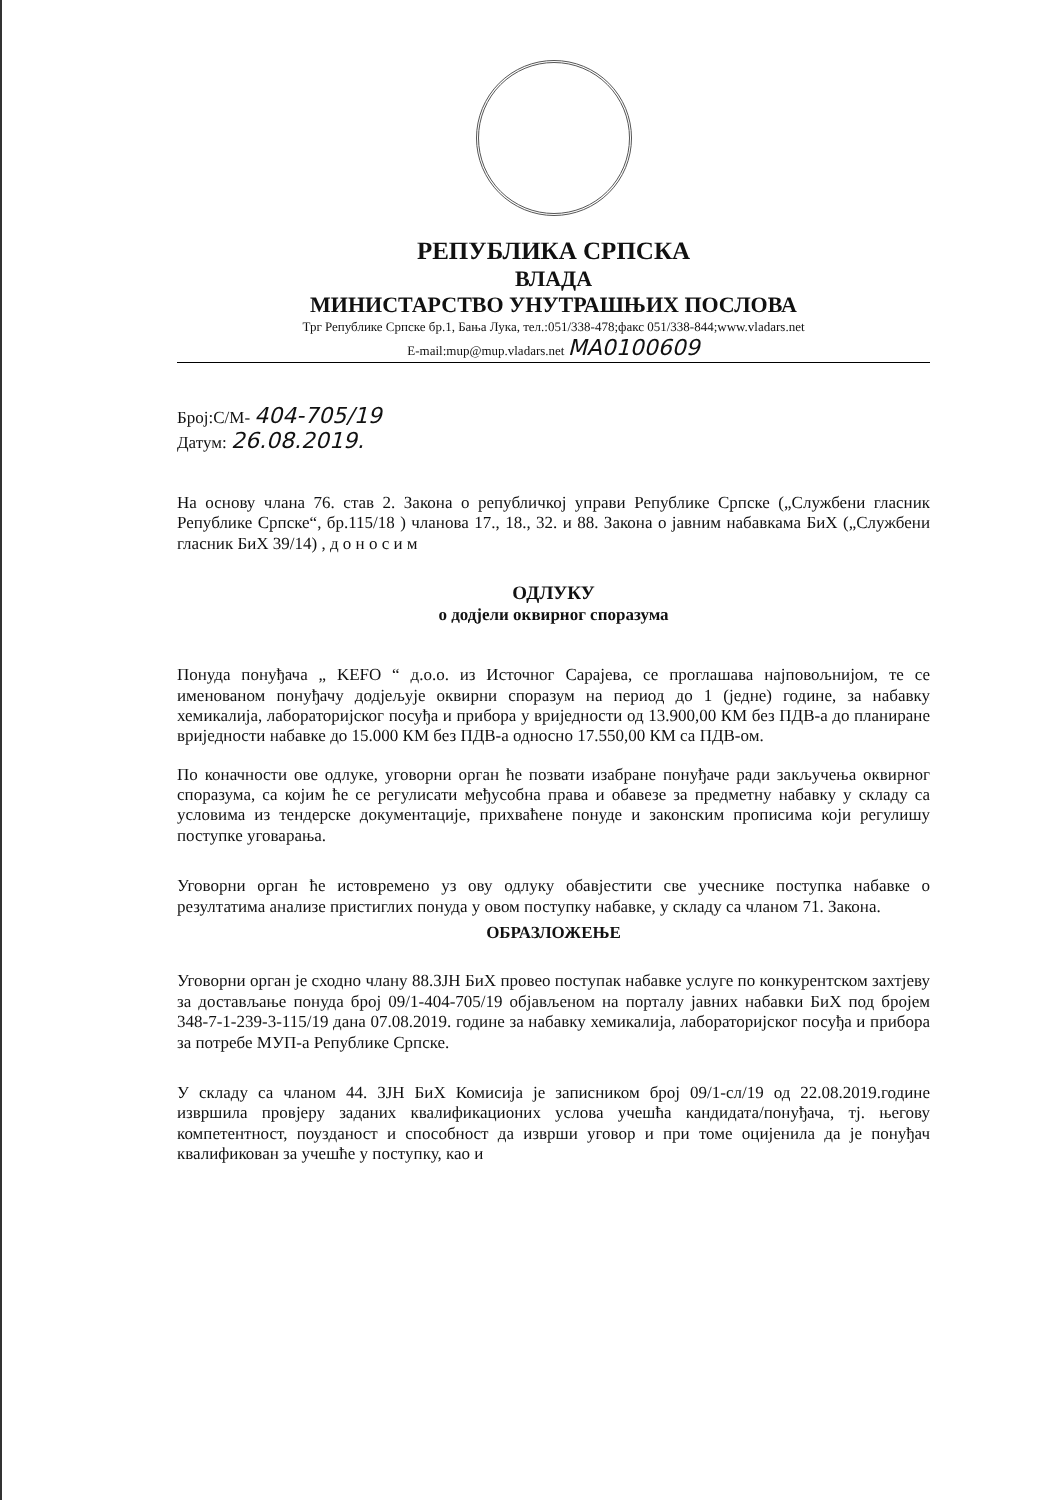РЕПУБЛИКА СРПСКА
ВЛАДА
МИНИСТАРСТВО УНУТРАШЊИХ ПОСЛОВА
Трг Републике Српске бр.1, Бања Лука, тел.:051/338-478;факс 051/338-844;www.vladars.net
E-mail:mup@mup.vladars.net МА0100609
Број:С/М- 404-705/19
Датум: 26.08.2019.
На основу члана 76. став 2. Закона о републичкој управи Републике Српске („Службени гласник Републике Српске“, бр.115/18 ) чланова 17., 18., 32. и 88. Закона о јавним набавкама БиХ („Службени гласник БиХ 39/14) , д о н о с и м
ОДЛУКУ
о додјели оквирног споразума
Понуда понуђача „ KEFO “ д.о.о. из Источног Сарајева, се проглашава најповољнијом, те се именованом понуђачу додјељује оквирни споразум на период до 1 (једне) године, за набавку хемикалија, лабораторијског посуђа и прибора у вриједности од 13.900,00 КМ без ПДВ-а до планиране вриједности набавке до 15.000 КМ без ПДВ-а односно 17.550,00 КМ са ПДВ-ом.
По коначности ове одлуке, уговорни орган ће позвати изабране понуђаче ради закључења оквирног споразума, са којим ће се регулисати међусобна права и обавезе за предметну набавку у складу са условима из тендерске документације, прихваћене понуде и законским прописима који регулишу поступке уговарања.
Уговорни орган ће истовремено уз ову одлуку обавјестити све учеснике поступка набавке о резултатима анализе пристиглих понуда у овом поступку набавке, у складу са чланом 71. Закона.
ОБРАЗЛОЖЕЊЕ
Уговорни орган је сходно члану 88.ЗЈН БиХ провео поступак набавке услуге по конкурентском захтјеву за достављање понуда број 09/1-404-705/19 објављеном на порталу јавних набавки БиХ под бројем 348-7-1-239-3-115/19 дана 07.08.2019. године за набавку хемикалија, лабораторијског посуђа и прибора за потребе МУП-а Републике Српске.
У складу са чланом 44. ЗЈН БиХ Комисија је записником број 09/1-сл/19 од 22.08.2019.године извршила провјеру заданих квалификационих услова учешћа кандидата/понуђача, тј. његову компетентност, поузданост и способност да изврши уговор и при томе оцијенила да је понуђач квалификован за учешће у поступку, као и